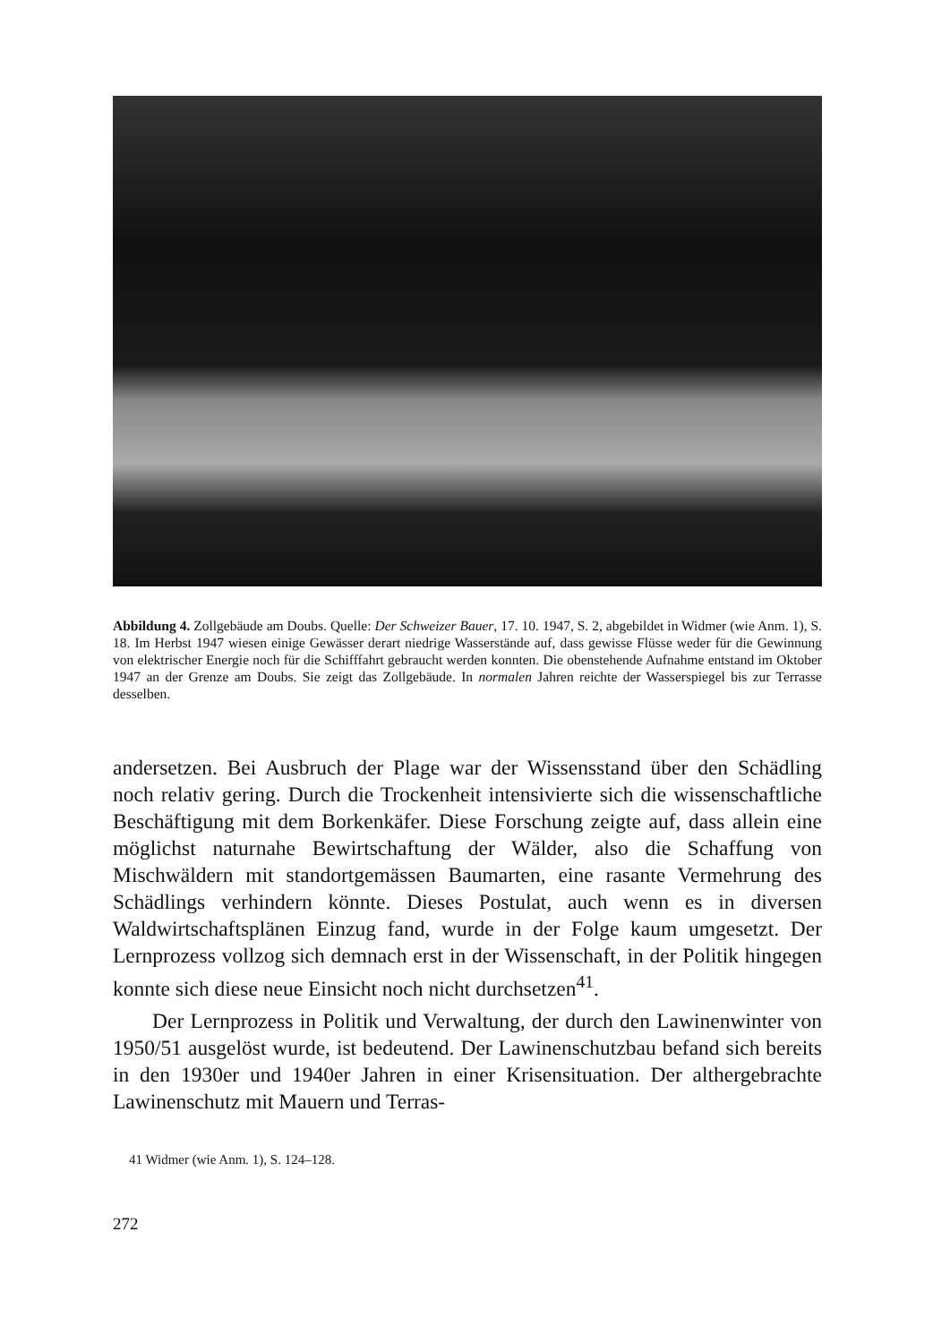Abbildung 4. Zollgebäude am Doubs. Quelle: Der Schweizer Bauer, 17. 10. 1947, S. 2, abgebildet in Widmer (wie Anm. 1), S. 18. Im Herbst 1947 wiesen einige Gewässer derart niedrige Wasserstände auf, dass gewisse Flüsse weder für die Gewinnung von elektrischer Energie noch für die Schifffahrt gebraucht werden konnten. Die obenstehende Aufnahme entstand im Oktober 1947 an der Grenze am Doubs. Sie zeigt das Zollgebäude. In normalen Jahren reichte der Wasserspiegel bis zur Terrasse desselben.
andersetzen. Bei Ausbruch der Plage war der Wissensstand über den Schädling noch relativ gering. Durch die Trockenheit intensivierte sich die wissenschaftliche Beschäftigung mit dem Borkenkäfer. Diese Forschung zeigte auf, dass allein eine möglichst naturnahe Bewirtschaftung der Wälder, also die Schaffung von Mischwäldern mit standortgemässen Baumarten, eine rasante Vermehrung des Schädlings verhindern könnte. Dieses Postulat, auch wenn es in diversen Waldwirtschaftsplänen Einzug fand, wurde in der Folge kaum umgesetzt. Der Lernprozess vollzog sich demnach erst in der Wissenschaft, in der Politik hingegen konnte sich diese neue Einsicht noch nicht durchsetzen<sup>41</sup>.
Der Lernprozess in Politik und Verwaltung, der durch den Lawinenwinter von 1950/51 ausgelöst wurde, ist bedeutend. Der Lawinenschutzbau befand sich bereits in den 1930er und 1940er Jahren in einer Krisensituation. Der althergebrachte Lawinenschutz mit Mauern und Terras-
41 Widmer (wie Anm. 1), S. 124–128.
272